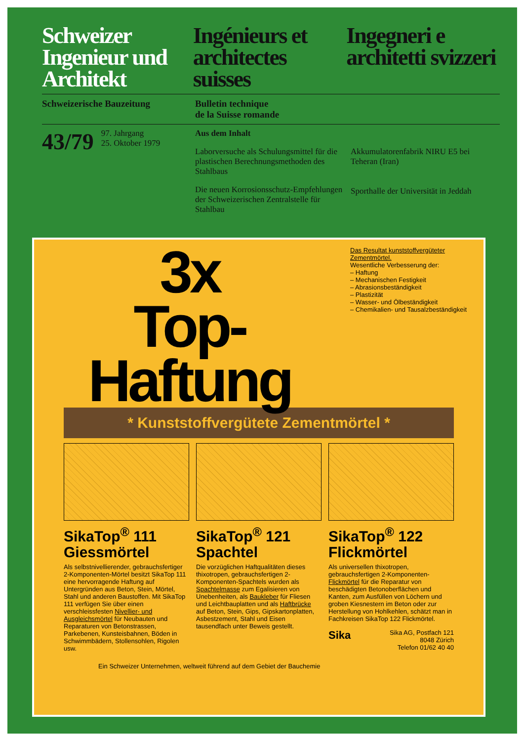Schweizer Ingenieur und Architekt
Ingénieurs et architectes suisses
Ingegneri e architetti svizzeri
Schweizerische Bauzeitung Bulletin technique
de la Suisse romande
43/79 97. Jahrgang
25. Oktober 1979
Aus dem Inhalt
Laborversuche als Schulungsmittel für die plastischen Berechnungsmethoden des Stahlbaus
Die neuen Korrosionsschutz-Empfehlungen der Schweizerischen Zentralstelle für Stahlbau
Akkumulatorenfabrik NIRU E5 bei Teheran (Iran)
Sporthalle der Universität in Jeddah
3x
Top-Haftung
Das Resultat kunststoffvergüteter Zementmörtel.
Wesentliche Verbesserung der:
– Haftung
– Mechanischen Festigkeit
– Abrasionsbeständigkeit
– Plastizität
– Wasser- und Ölbeständigkeit
– Chemikalien- und Tausalzbeständigkeit
* Kunststoffvergütete Zementmörtel *
SikaTop<sup>®</sup> 111 Giessmörtel
Als selbstnivellierender, gebrauchsfertiger 2-Komponenten-Mörtel besitzt SikaTop 111 eine hervorragende Haftung auf Untergründen aus Beton, Stein, Mörtel, Stahl und anderen Baustoffen. Mit SikaTop 111 verfügen Sie über einen verschleissfesten Nivellier- und Ausgleichsmörtel für Neubauten und Reparaturen von Betonstrassen, Parkebenen, Kunsteisbahnen, Böden in Schwimmbädern, Stollensohlen, Rigolen usw.
SikaTop<sup>®</sup> 121 Spachtel
Die vorzüglichen Haftqualitäten dieses thixotropen, gebrauchsfertigen 2-Komponenten-Spachtels wurden als Spachtelmasse zum Egalisieren von Unebenheiten, als Baukleber für Fliesen und Leichtbauplatten und als Haftbrücke auf Beton, Stein, Gips, Gipskartonplatten, Asbestzement, Stahl und Eisen tausendfach unter Beweis gestellt.
SikaTop<sup>®</sup> 122 Flickmörtel
Als universellen thixotropen, gebrauchsfertigen 2-Komponenten-Flickmörtel für die Reparatur von beschädigten Betonoberflächen und Kanten, zum Ausfüllen von Löchern und groben Kiesnestern im Beton oder zur Herstellung von Hohlkehlen, schätzt man in Fachkreisen SikaTop 122 Flickmörtel.
Sika Sika AG, Postfach 121
8048 Zürich
Telefon 01/62 40 40
Ein Schweizer Unternehmen, weltweit führend auf dem Gebiet der Bauchemie